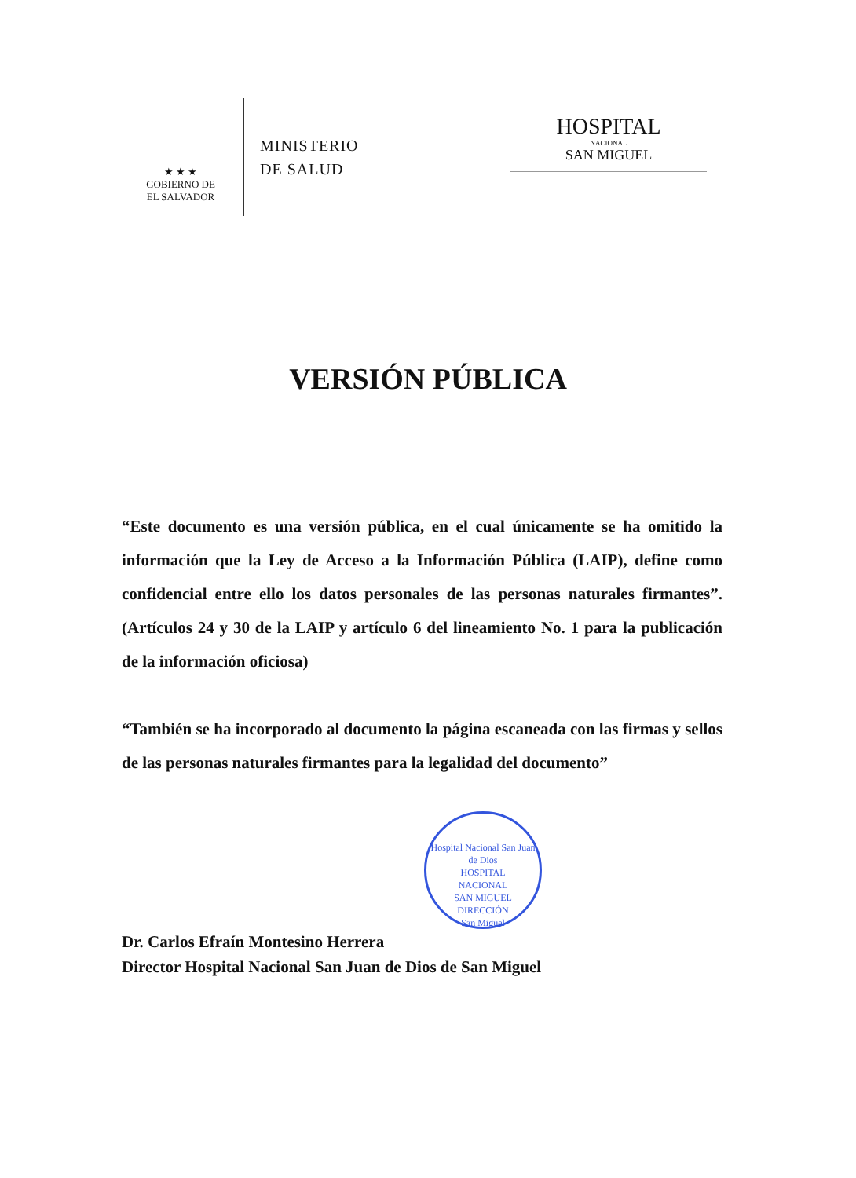★ ★ ★
GOBIERNO DE
EL SALVADOR
MINISTERIO
DE SALUD
HOSPITAL
NACIONAL
SAN MIGUEL
VERSIÓN PÚBLICA
“Este documento es una versión pública, en el cual únicamente se ha omitido la información que la Ley de Acceso a la Información Pública (LAIP), define como confidencial entre ello los datos personales de las personas naturales firmantes”. (Artículos 24 y 30 de la LAIP y artículo 6 del lineamiento No. 1 para la publicación de la información oficiosa)
“También se ha incorporado al documento la página escaneada con las firmas y sellos de las personas naturales firmantes para la legalidad del documento”
Hospital Nacional San Juan de Dios
HOSPITAL
NACIONAL
SAN MIGUEL
DIRECCIÓN
San Miguel
Dr. Carlos Efraín Montesino Herrera
Director Hospital Nacional San Juan de Dios de San Miguel